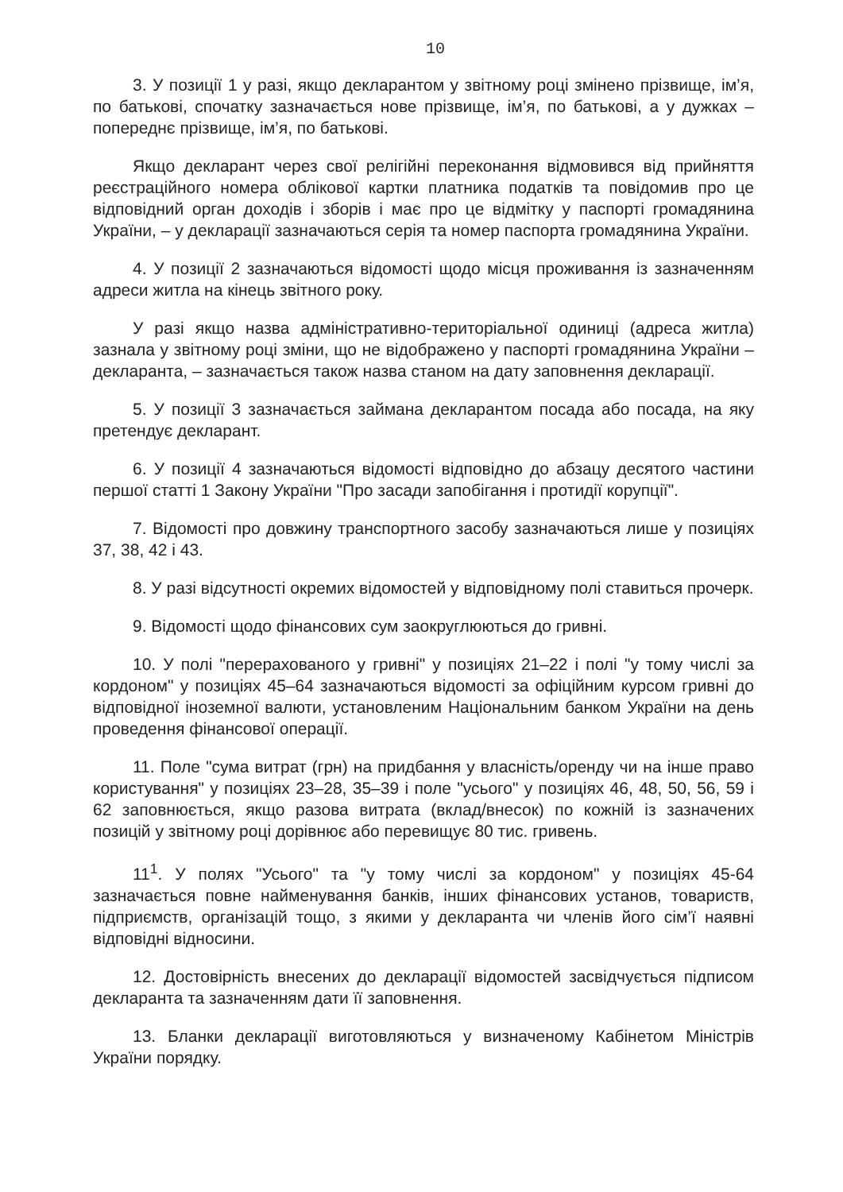10
3. У позиції 1 у разі, якщо декларантом у звітному році змінено прізвище, ім’я, по батькові, спочатку зазначається нове прізвище, ім’я, по батькові, а у дужках – попереднє прізвище, ім’я, по батькові.
Якщо декларант через свої релігійні переконання відмовився від прийняття реєстраційного номера облікової картки платника податків та повідомив про це відповідний орган доходів і зборів і має про це відмітку у паспорті громадянина України, – у декларації зазначаються серія та номер паспорта громадянина України.
4. У позиції 2 зазначаються відомості щодо місця проживання із зазначенням адреси житла на кінець звітного року.
У разі якщо назва адміністративно-територіальної одиниці (адреса житла) зазнала у звітному році зміни, що не відображено у паспорті громадянина України – декларанта, – зазначається також назва станом на дату заповнення декларації.
5. У позиції 3 зазначається займана декларантом посада або посада, на яку претендує декларант.
6. У позиції 4 зазначаються відомості відповідно до абзацу десятого частини першої статті 1 Закону України "Про засади запобігання і протидії корупції".
7. Відомості про довжину транспортного засобу зазначаються лише у позиціях 37, 38, 42 і 43.
8. У разі відсутності окремих відомостей у відповідному полі ставиться прочерк.
9. Відомості щодо фінансових сум заокруглюються до гривні.
10. У полі "перерахованого у гривні" у позиціях 21–22 і полі "у тому числі за кордоном" у позиціях 45–64 зазначаються відомості за офіційним курсом гривні до відповідної іноземної валюти, установленим Національним банком України на день проведення фінансової операції.
11. Поле "сума витрат (грн) на придбання у власність/оренду чи на інше право користування" у позиціях 23–28, 35–39 і поле "усього" у позиціях 46, 48, 50, 56, 59 і 62 заповнюється, якщо разова витрата (вклад/внесок) по кожній із зазначених позицій у звітному році дорівнює або перевищує 80 тис. гривень.
11<sup>1</sup>. У полях "Усього" та "у тому числі за кордоном" у позиціях 45-64 зазначається повне найменування банків, інших фінансових установ, товариств, підприємств, організацій тощо, з якими у декларанта чи членів його сім’ї наявні відповідні відносини.
12. Достовірність внесених до декларації відомостей засвідчується підписом декларанта та зазначенням дати її заповнення.
13. Бланки декларації виготовляються у визначеному Кабінетом Міністрів України порядку.